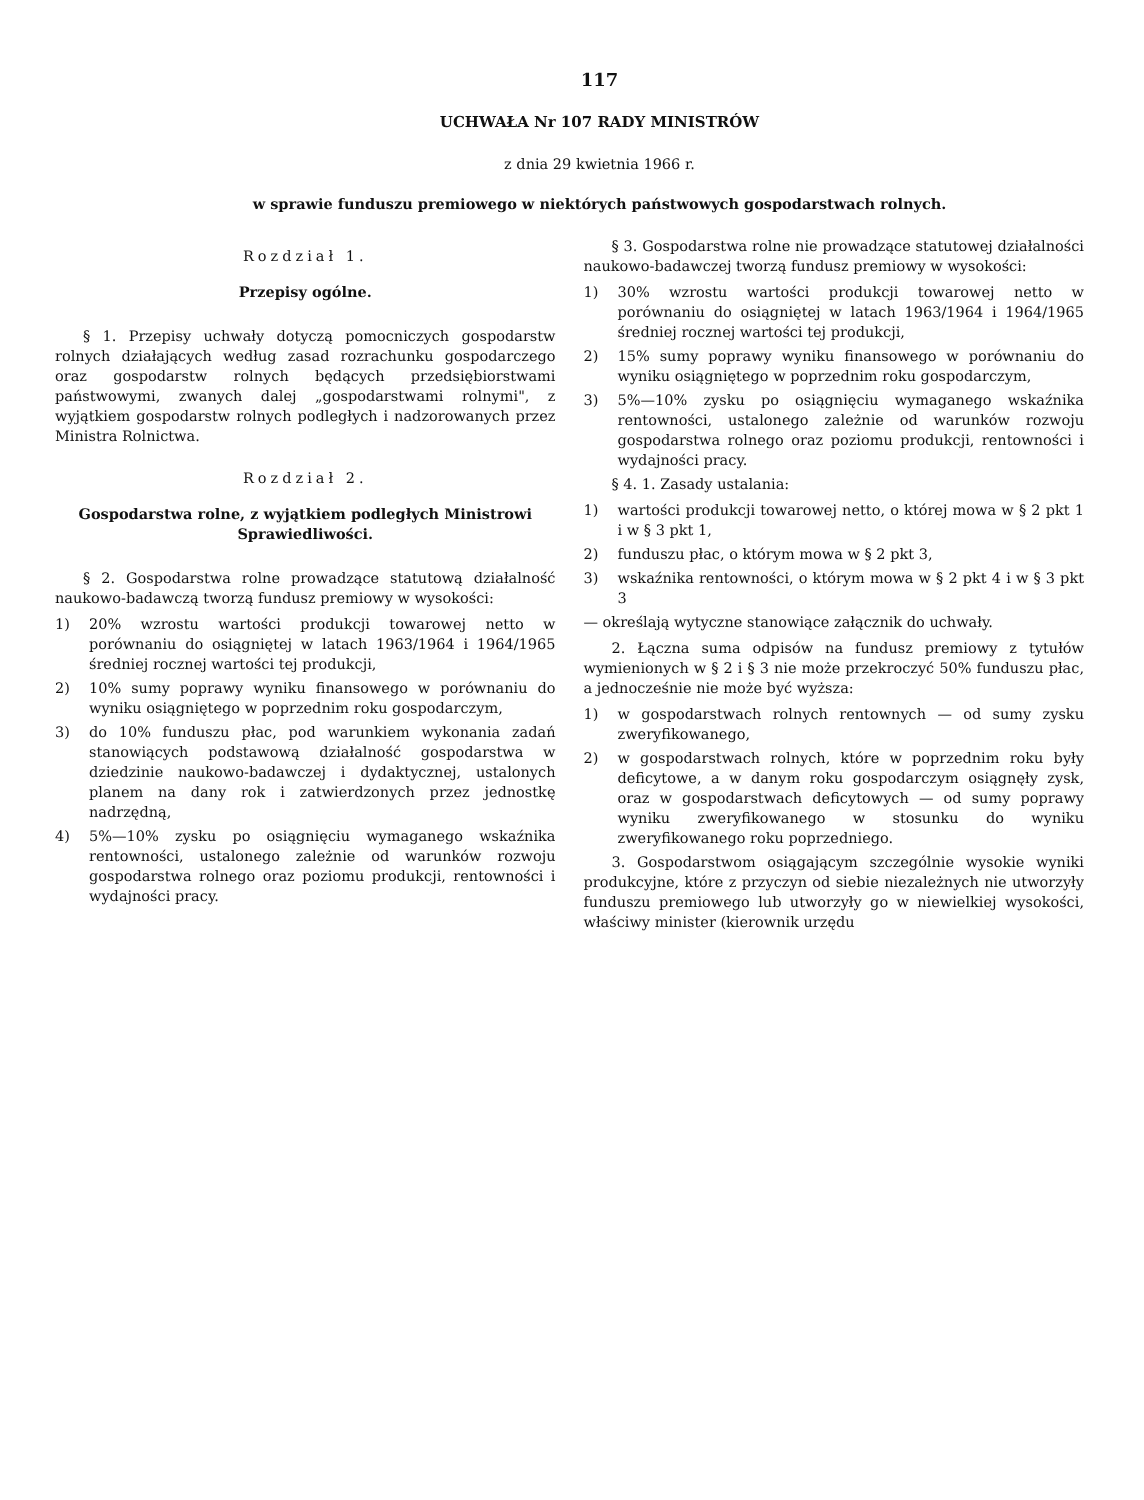117
UCHWAŁA Nr 107 RADY MINISTRÓW
z dnia 29 kwietnia 1966 r.
w sprawie funduszu premiowego w niektórych państwowych gospodarstwach rolnych.
Rozdział 1.
Przepisy ogólne.
§ 1. Przepisy uchwały dotyczą pomocniczych gospodarstw rolnych działających według zasad rozrachunku gospodarczego oraz gospodarstw rolnych będących przedsiębiorstwami państwowymi, zwanych dalej „gospodarstwami rolnymi", z wyjątkiem gospodarstw rolnych podległych i nadzorowanych przez Ministra Rolnictwa.
Rozdział 2.
Gospodarstwa rolne, z wyjątkiem podległych Ministrowi Sprawiedliwości.
§ 2. Gospodarstwa rolne prowadzące statutową działalność naukowo-badawczą tworzą fundusz premiowy w wysokości:
1) 20% wzrostu wartości produkcji towarowej netto w porównaniu do osiągniętej w latach 1963/1964 i 1964/1965 średniej rocznej wartości tej produkcji,
2) 10% sumy poprawy wyniku finansowego w porównaniu do wyniku osiągniętego w poprzednim roku gospodarczym,
3) do 10% funduszu płac, pod warunkiem wykonania zadań stanowiących podstawową działalność gospodarstwa w dziedzinie naukowo-badawczej i dydaktycznej, ustalonych planem na dany rok i zatwierdzonych przez jednostkę nadrzędną,
4) 5%—10% zysku po osiągnięciu wymaganego wskaźnika rentowności, ustalonego zależnie od warunków rozwoju gospodarstwa rolnego oraz poziomu produkcji, rentowności i wydajności pracy.
§ 3. Gospodarstwa rolne nie prowadzące statutowej działalności naukowo-badawczej tworzą fundusz premiowy w wysokości:
1) 30% wzrostu wartości produkcji towarowej netto w porównaniu do osiągniętej w latach 1963/1964 i 1964/1965 średniej rocznej wartości tej produkcji,
2) 15% sumy poprawy wyniku finansowego w porównaniu do wyniku osiągniętego w poprzednim roku gospodarczym,
3) 5%—10% zysku po osiągnięciu wymaganego wskaźnika rentowności, ustalonego zależnie od warunków rozwoju gospodarstwa rolnego oraz poziomu produkcji, rentowności i wydajności pracy.
§ 4. 1. Zasady ustalania:
1) wartości produkcji towarowej netto, o której mowa w § 2 pkt 1 i w § 3 pkt 1,
2) funduszu płac, o którym mowa w § 2 pkt 3,
3) wskaźnika rentowności, o którym mowa w § 2 pkt 4 i w § 3 pkt 3
— określają wytyczne stanowiące załącznik do uchwały.
2. Łączna suma odpisów na fundusz premiowy z tytułów wymienionych w § 2 i § 3 nie może przekroczyć 50% funduszu płac, a jednocześnie nie może być wyższa:
1) w gospodarstwach rolnych rentownych — od sumy zysku zweryfikowanego,
2) w gospodarstwach rolnych, które w poprzednim roku były deficytowe, a w danym roku gospodarczym osiągnęły zysk, oraz w gospodarstwach deficytowych — od sumy poprawy wyniku zweryfikowanego w stosunku do wyniku zweryfikowanego roku poprzedniego.
3. Gospodarstwom osiągającym szczególnie wysokie wyniki produkcyjne, które z przyczyn od siebie niezależnych nie utworzyły funduszu premiowego lub utworzyły go w niewielkiej wysokości, właściwy minister (kierownik urzędu